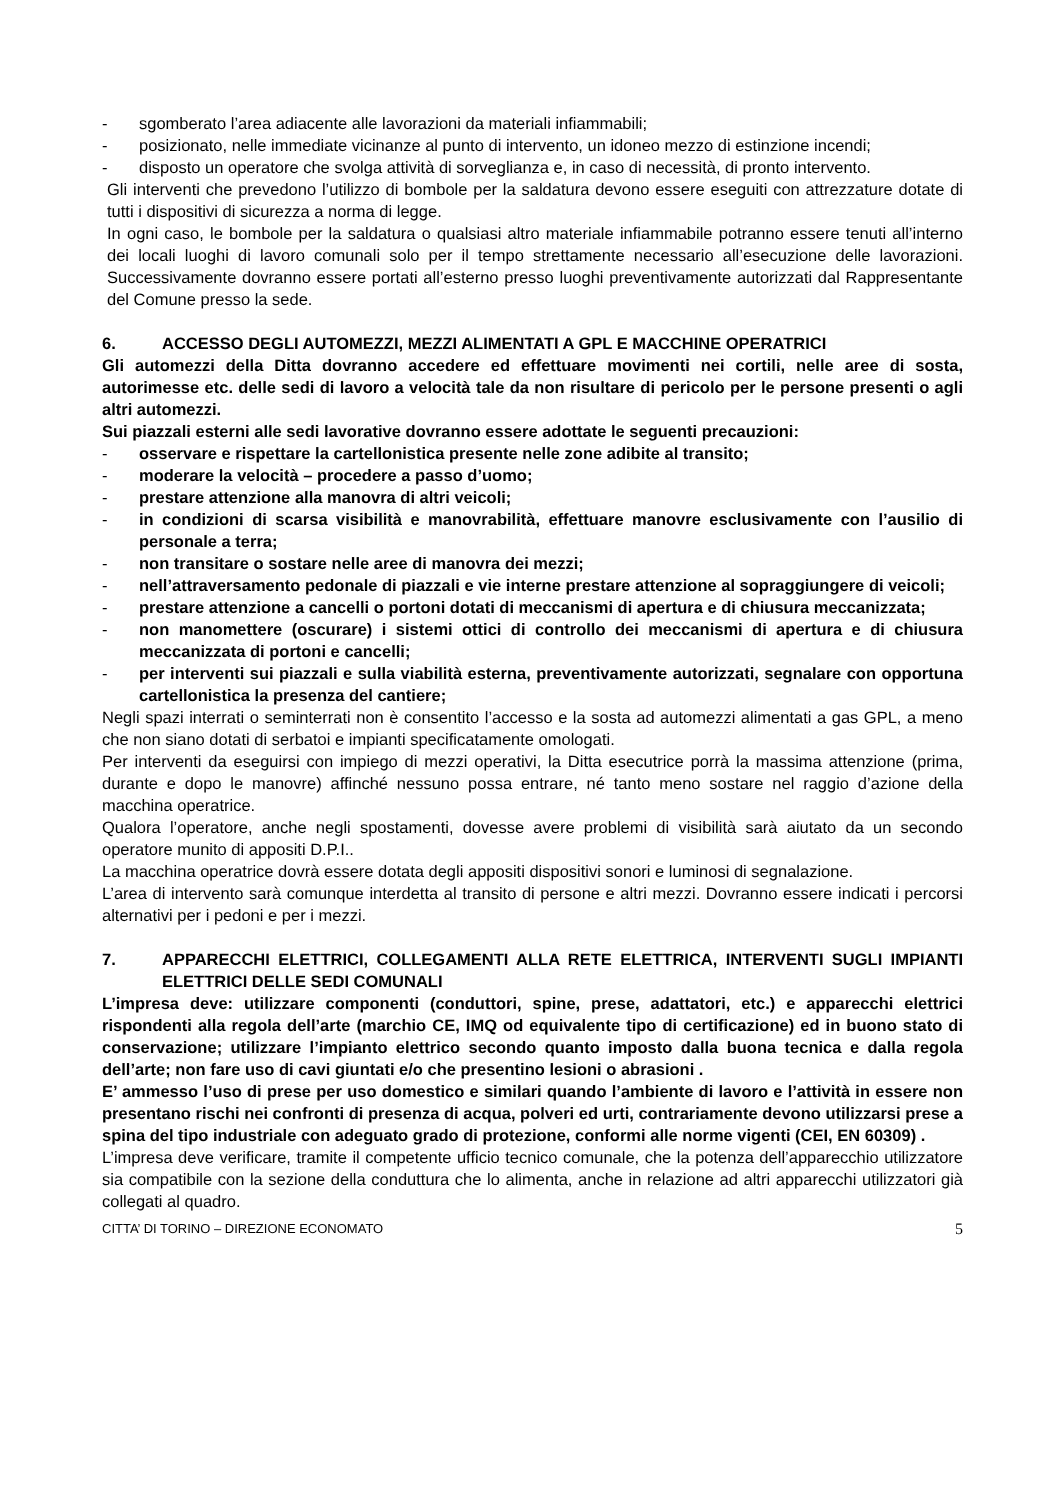- sgomberato l’area adiacente alle lavorazioni da materiali infiammabili;
- posizionato, nelle immediate vicinanze al punto di intervento, un idoneo mezzo di estinzione incendi;
- disposto un operatore che svolga attività di sorveglianza e, in caso di necessità, di pronto intervento.
Gli interventi che prevedono l’utilizzo di bombole per la saldatura devono essere eseguiti con attrezzature dotate di tutti i dispositivi di sicurezza a norma di legge.
In ogni caso, le bombole per la saldatura o qualsiasi altro materiale infiammabile potranno essere tenuti all’interno dei locali luoghi di lavoro comunali solo per il tempo strettamente necessario all’esecuzione delle lavorazioni. Successivamente dovranno essere portati all’esterno presso luoghi preventivamente autorizzati dal Rappresentante del Comune presso la sede.
6. ACCESSO DEGLI AUTOMEZZI, MEZZI ALIMENTATI A GPL E MACCHINE OPERATRICI
Gli automezzi della Ditta dovranno accedere ed effettuare movimenti nei cortili, nelle aree di sosta, autorimesse etc. delle sedi di lavoro a velocità tale da non risultare di pericolo per le persone presenti o agli altri automezzi.
Sui piazzali esterni alle sedi lavorative dovranno essere adottate le seguenti precauzioni:
- osservare e rispettare la cartellonistica presente nelle zone adibite al transito;
- moderare la velocità – procedere a passo d’uomo;
- prestare attenzione alla manovra di altri veicoli;
- in condizioni di scarsa visibilità e manovrabilità, effettuare manovre esclusivamente con l’ausilio di personale a terra;
- non transitare o sostare nelle aree di manovra dei mezzi;
- nell’attraversamento pedonale di piazzali e vie interne prestare attenzione al sopraggiungere di veicoli;
- prestare attenzione a cancelli o portoni dotati di meccanismi di apertura e di chiusura meccanizzata;
- non manomettere (oscurare) i sistemi ottici di controllo dei meccanismi di apertura e di chiusura meccanizzata di portoni e cancelli;
- per interventi sui piazzali e sulla viabilità esterna, preventivamente autorizzati, segnalare con opportuna cartellonistica la presenza del cantiere;
Negli spazi interrati o seminterrati non è consentito l’accesso e la sosta ad automezzi alimentati a gas GPL, a meno che non siano dotati di serbatoi e impianti specificatamente omologati.
Per interventi da eseguirsi con impiego di mezzi operativi, la Ditta esecutrice porrà la massima attenzione (prima, durante e dopo le manovre) affinché nessuno possa entrare, né tanto meno sostare nel raggio d’azione della macchina operatrice.
Qualora l’operatore, anche negli spostamenti, dovesse avere problemi di visibilità sarà aiutato da un secondo operatore munito di appositi D.P.I..
La macchina operatrice dovrà essere dotata degli appositi dispositivi sonori e luminosi di segnalazione.
L’area di intervento sarà comunque interdetta al transito di persone e altri mezzi. Dovranno essere indicati i percorsi alternativi per i pedoni e per i mezzi.
7. APPARECCHI ELETTRICI, COLLEGAMENTI ALLA RETE ELETTRICA, INTERVENTI SUGLI IMPIANTI ELETTRICI DELLE SEDI COMUNALI
L’impresa deve: utilizzare componenti (conduttori, spine, prese, adattatori, etc.) e apparecchi elettrici rispondenti alla regola dell’arte (marchio CE, IMQ od equivalente tipo di certificazione) ed in buono stato di conservazione; utilizzare l’impianto elettrico secondo quanto imposto dalla buona tecnica e dalla regola dell’arte; non fare uso di cavi giuntati e/o che presentino lesioni o abrasioni .
E’ ammesso l’uso di prese per uso domestico e similari quando l’ambiente di lavoro e l’attività in essere non presentano rischi nei confronti di presenza di acqua, polveri ed urti, contrariamente devono utilizzarsi prese a spina del tipo industriale con adeguato grado di protezione, conformi alle norme vigenti (CEI, EN 60309) .
L’impresa deve verificare, tramite il competente ufficio tecnico comunale, che la potenza dell’apparecchio utilizzatore sia compatibile con la sezione della conduttura che lo alimenta, anche in relazione ad altri apparecchi utilizzatori già collegati al quadro.
CITTA’ DI TORINO – DIREZIONE ECONOMATO 5